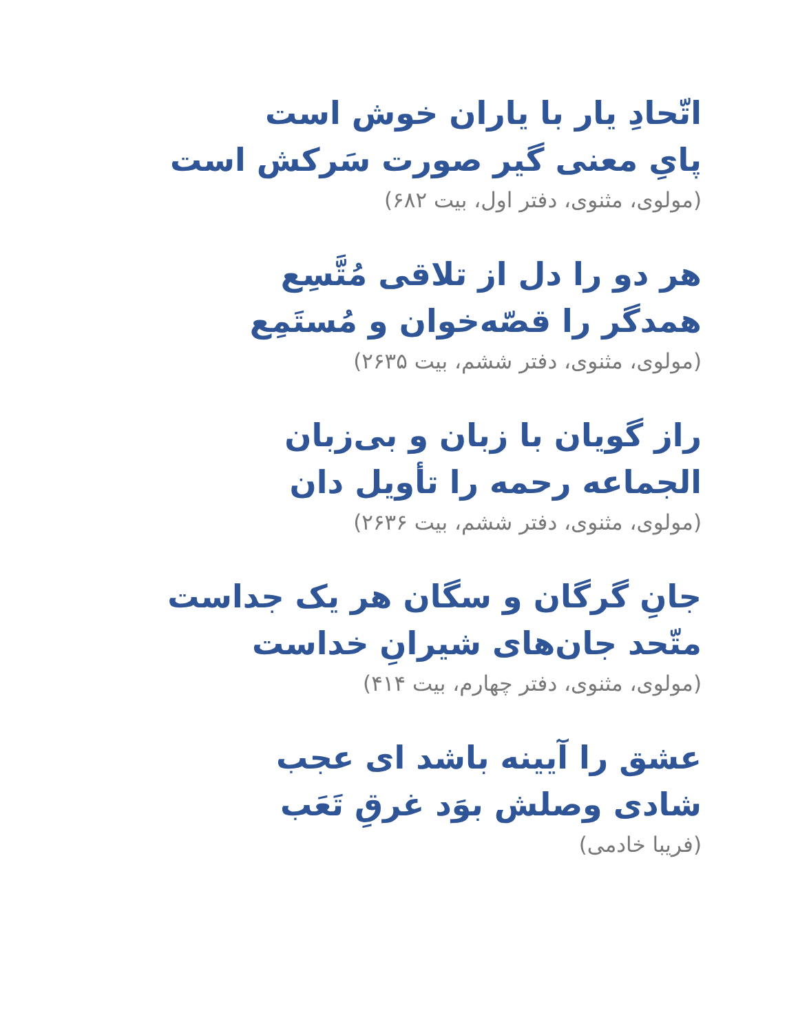اتّحادِ یار با یاران خوش است
پایِ معنی گیر صورت سَرکش است
(مولوی، مثنوی، دفتر اول، بیت ۶۸۲)
هر دو را دل از تلاقی مُتَّسِع
همدگر را قصّه‌خوان و مُستَمِع
(مولوی، مثنوی، دفتر ششم، بیت ۲۶۳۵)
راز گویان با زبان و بی‌زبان
الجماعه رحمه را تأویل دان
(مولوی، مثنوی، دفتر ششم، بیت ۲۶۳۶)
جانِ گرگان و سگان هر یک جداست
متّحد جان‌های شیرانِ خداست
(مولوی، مثنوی، دفتر چهارم، بیت ۴۱۴)
عشق را آیینه باشد ای عجب
شادی وصلش بوَد غرقِ تَعَب
(فریبا خادمی)